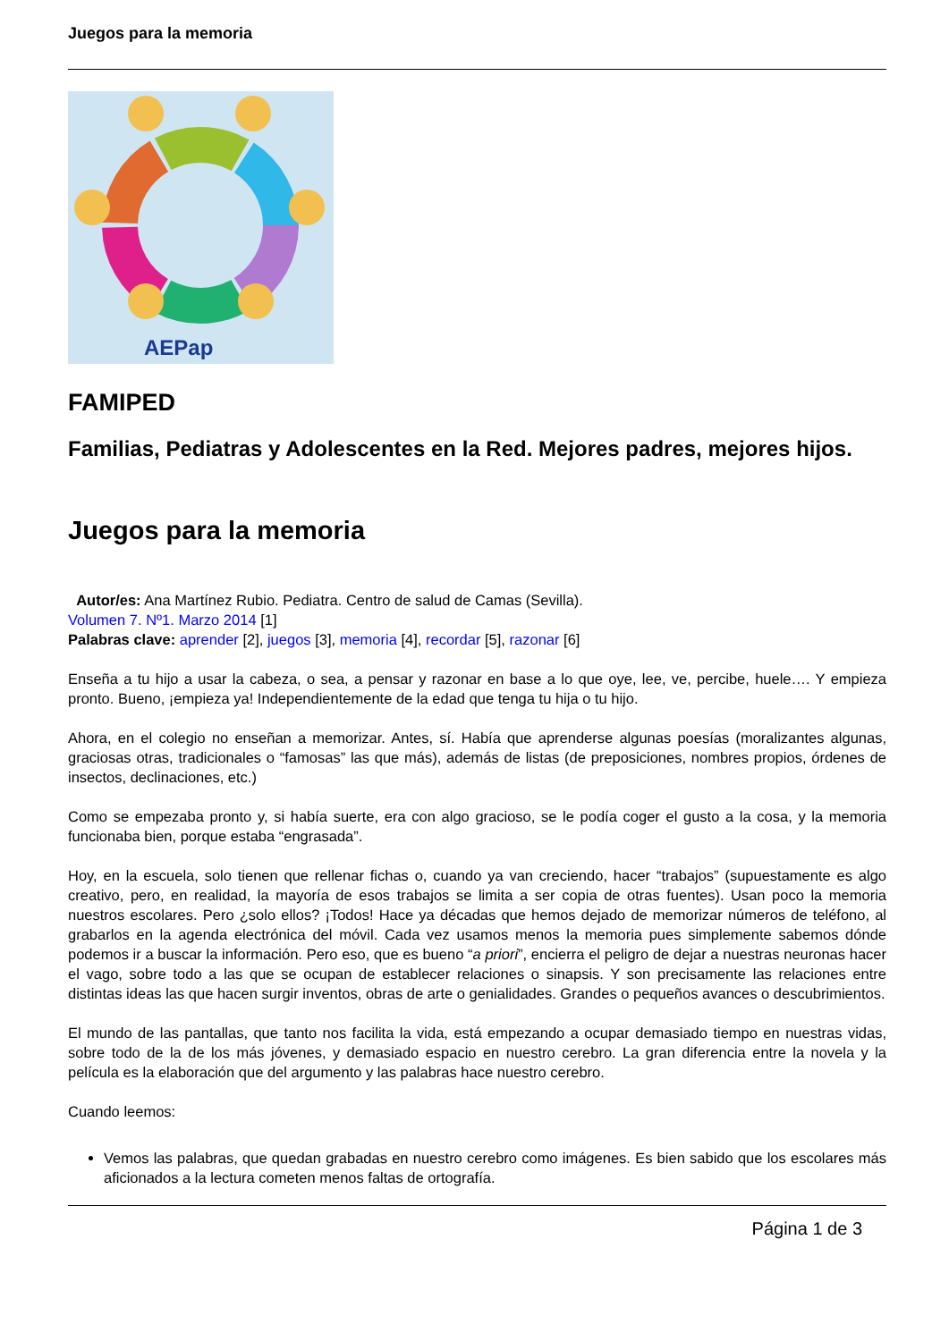Juegos para la memoria
AEPap
FAMIPED
Familias, Pediatras y Adolescentes en la Red. Mejores padres, mejores hijos.
Juegos para la memoria
Autor/es: Ana Martínez Rubio. Pediatra. Centro de salud de Camas (Sevilla).
Volumen 7. Nº1. Marzo 2014 [1]
Palabras clave: aprender [2], juegos [3], memoria [4], recordar [5], razonar [6]
Enseña a tu hijo a usar la cabeza, o sea, a pensar y razonar en base a lo que oye, lee, ve, percibe, huele…. Y empieza pronto. Bueno, ¡empieza ya! Independientemente de la edad que tenga tu hija o tu hijo.
Ahora, en el colegio no enseñan a memorizar. Antes, sí. Había que aprenderse algunas poesías (moralizantes algunas, graciosas otras, tradicionales o “famosas” las que más), además de listas (de preposiciones, nombres propios, órdenes de insectos, declinaciones, etc.)
Como se empezaba pronto y, si había suerte, era con algo gracioso, se le podía coger el gusto a la cosa, y la memoria funcionaba bien, porque estaba “engrasada”.
Hoy, en la escuela, solo tienen que rellenar fichas o, cuando ya van creciendo, hacer “trabajos” (supuestamente es algo creativo, pero, en realidad, la mayoría de esos trabajos se limita a ser copia de otras fuentes). Usan poco la memoria nuestros escolares. Pero ¿solo ellos? ¡Todos! Hace ya décadas que hemos dejado de memorizar números de teléfono, al grabarlos en la agenda electrónica del móvil. Cada vez usamos menos la memoria pues simplemente sabemos dónde podemos ir a buscar la información. Pero eso, que es bueno “a priori”, encierra el peligro de dejar a nuestras neuronas hacer el vago, sobre todo a las que se ocupan de establecer relaciones o sinapsis. Y son precisamente las relaciones entre distintas ideas las que hacen surgir inventos, obras de arte o genialidades. Grandes o pequeños avances o descubrimientos.
El mundo de las pantallas, que tanto nos facilita la vida, está empezando a ocupar demasiado tiempo en nuestras vidas, sobre todo de la de los más jóvenes, y demasiado espacio en nuestro cerebro. La gran diferencia entre la novela y la película es la elaboración que del argumento y las palabras hace nuestro cerebro.
Cuando leemos:
Vemos las palabras, que quedan grabadas en nuestro cerebro como imágenes. Es bien sabido que los escolares más aficionados a la lectura cometen menos faltas de ortografía.
Página 1 de 3